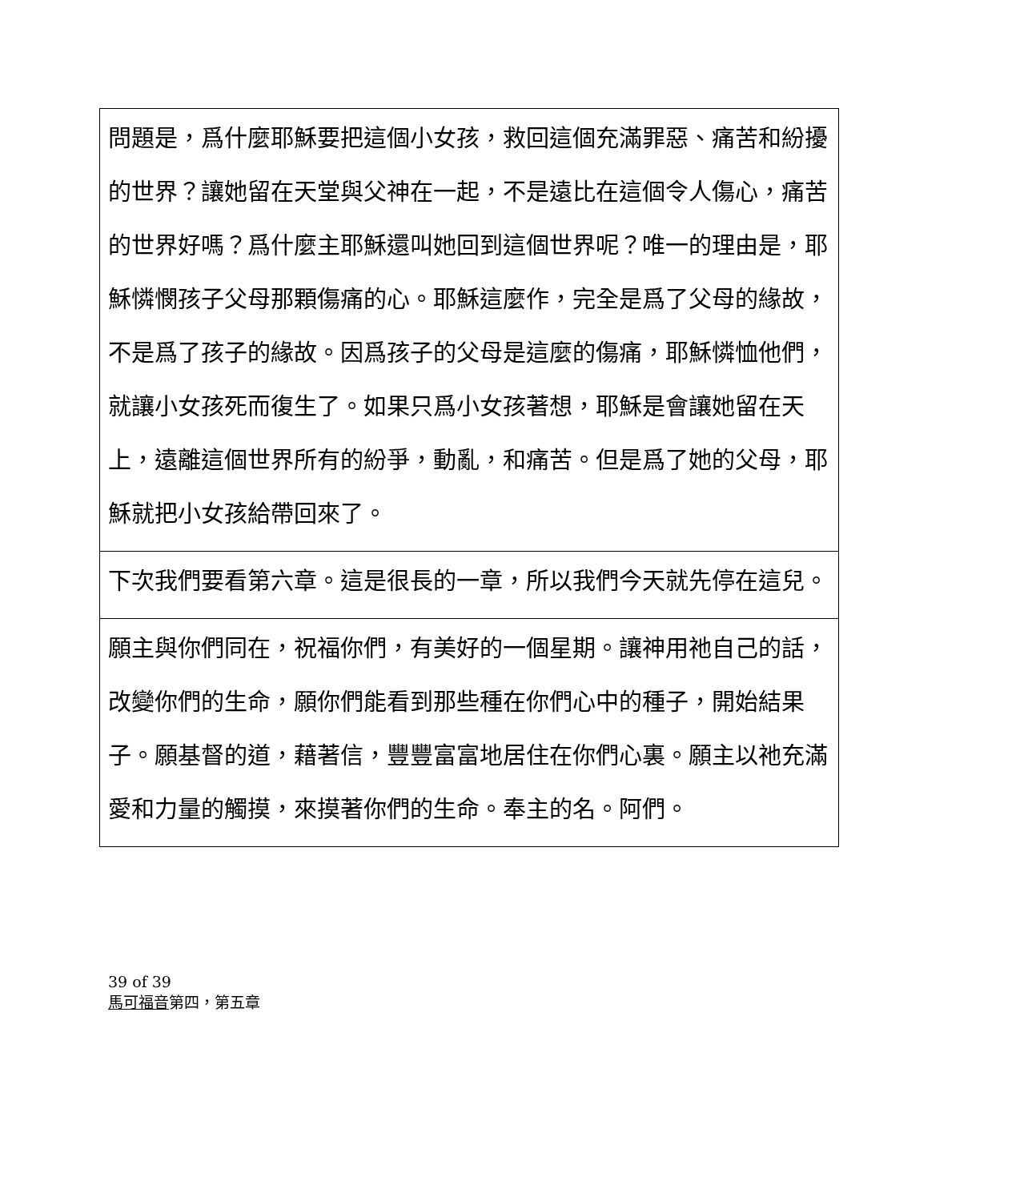| 問題是，爲什麼耶穌要把這個小女孩，救回這個充滿罪惡、痛苦和紛擾的世界？讓她留在天堂與父神在一起，不是遠比在這個令人傷心，痛苦的世界好嗎？爲什麼主耶穌還叫她回到這個世界呢？唯一的理由是，耶穌憐憫孩子父母那顆傷痛的心。耶穌這麼作，完全是爲了父母的緣故，不是爲了孩子的緣故。因爲孩子的父母是這麼的傷痛，耶穌憐恤他們，就讓小女孩死而復生了。如果只爲小女孩著想，耶穌是會讓她留在天上，遠離這個世界所有的紛爭，動亂，和痛苦。但是爲了她的父母，耶穌就把小女孩給帶回來了。 |
| 下次我們要看第六章。這是很長的一章，所以我們今天就先停在這兒。 |
| 願主與你們同在，祝福你們，有美好的一個星期。讓神用祂自己的話，改變你們的生命，願你們能看到那些種在你們心中的種子，開始結果子。願基督的道，藉著信，豐豐富富地居住在你們心裏。願主以祂充滿愛和力量的觸摸，來摸著你們的生命。奉主的名。阿們。 |
39 of 39
馬可福音第四，第五章